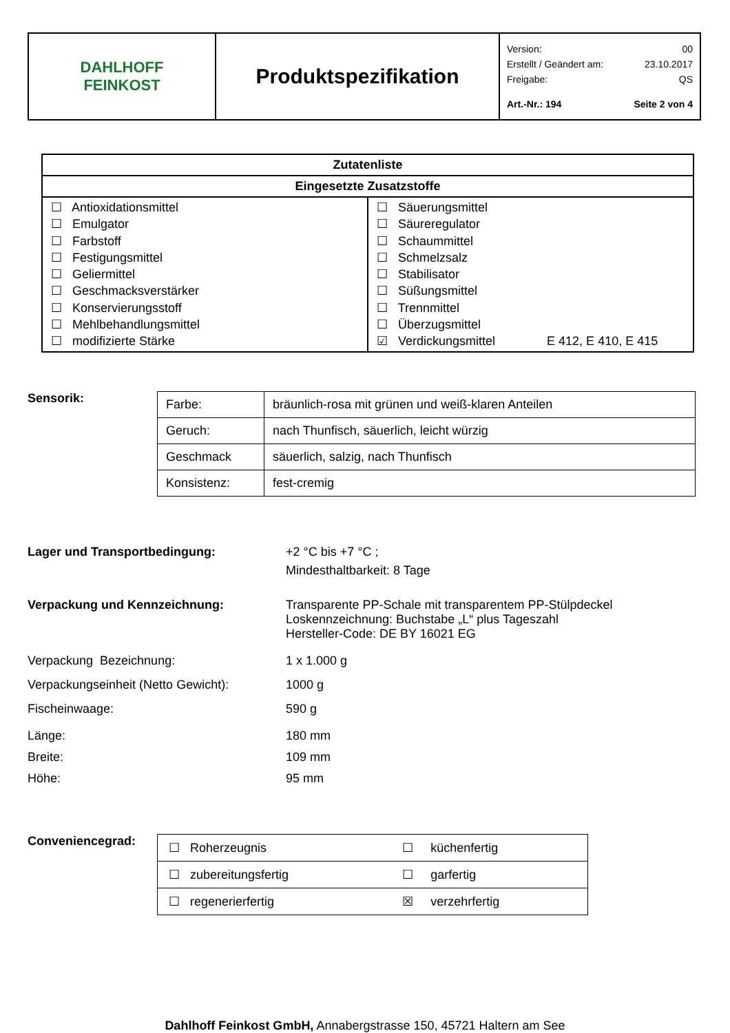| DAHLHOFF FEINKOST | Produktspezifikation | Version: 00 Erstellt / Geändert am: 23.10.2017 Freigabe: QS Art.-Nr.: 194 Seite 2 von 4 |
| Zutatenliste | |
| --- | --- |
| Eingesetzte Zusatzstoffe | |
| ☐ Antioxidationsmittel ☐ Emulgator ☐ Farbstoff ☐ Festigungsmittel ☐ Geliermittel ☐ Geschmacksverstärker ☐ Konservierungsstoff ☐ Mehlbehandlungsmittel ☐ modifizierte Stärke | ☐ Säuerungsmittel ☐ Säureregulator ☐ Schaummittel ☐ Schmelzsalz ☐ Stabilisator ☐ Süßungsmittel ☐ Trennmittel ☐ Überzugsmittel ☑ Verdickungsmittel E 412, E 410, E 415 |
Sensorik:
| Farbe: | bräunlich-rosa mit grünen und weiß-klaren Anteilen |
| Geruch: | nach Thunfisch, säuerlich, leicht würzig |
| Geschmack | säuerlich, salzig, nach Thunfisch |
| Konsistenz: | fest-cremig |
Lager und Transportbedingung: +2 °C bis +7 °C ;
Mindesthaltbarkeit: 8 Tage
Verpackung und Kennzeichnung: Transparente PP-Schale mit transparentem PP-Stülpdeckel
Loskennzeichnung: Buchstabe „L“ plus Tageszahl
Hersteller-Code: DE BY 16021 EG
Verpackung Bezeichnung: 1 x 1.000 g
Verpackungseinheit (Netto Gewicht):
1000 g
Fischeinwaage: 590 g
Länge: 180 mm
Breite: 109 mm
Höhe: 95 mm
Conveniencegrad:
| ☐ Roherzeugnis | ☐ küchenfertig |
| ☐ zubereitungsfertig | ☐ garfertig |
| ☐ regenerierfertig | ☒ verzehrfertig |
Dahlhoff Feinkost GmbH, Annabergstrasse 150, 45721 Haltern am See